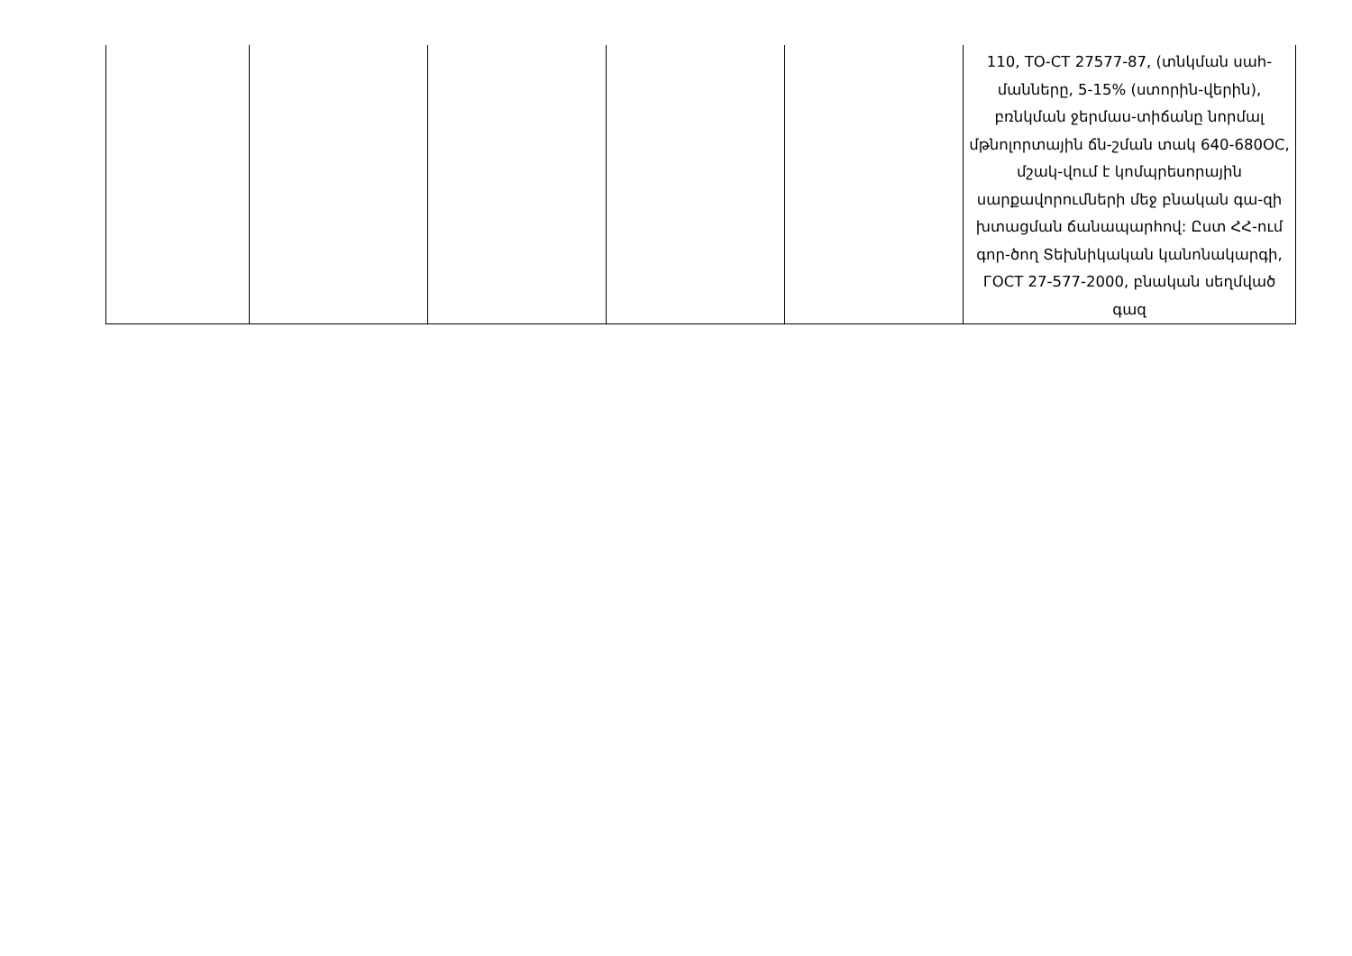| | | | | | 110, ТО-СТ 27577-87, (տնկման սահ-մանները, 5-15% (ստորին-վերին), բռնկման ջերմաս-տիճանը նորմալ մթնոլորտային ճն-շման տակ 640-680ОС, մշակ-վում է կոմպրեսորային սարքավորումների մեջ բնական գա-զի խտացման ճանապարհով: Ըստ ՀՀ-ում գոր-ծող Տեխնիկական կանոնակարգի, ГОСТ 27-577-2000, բնական սեղմված գազ |